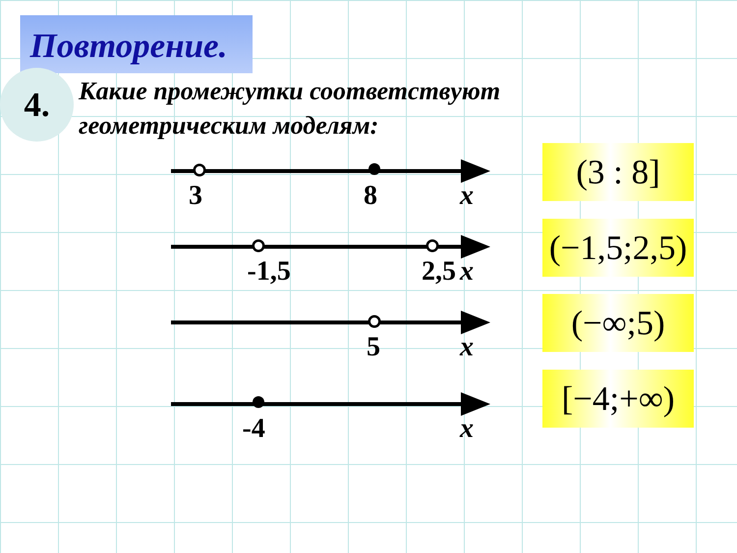Повторение.
4.
Какие промежутки соответствуют
геометрическим моделям:
3 8 x
-1,5 2,5 x
5 x
-4 x
(3 : 8]
(−1,5;2,5)
(−∞;5)
[−4;+∞)